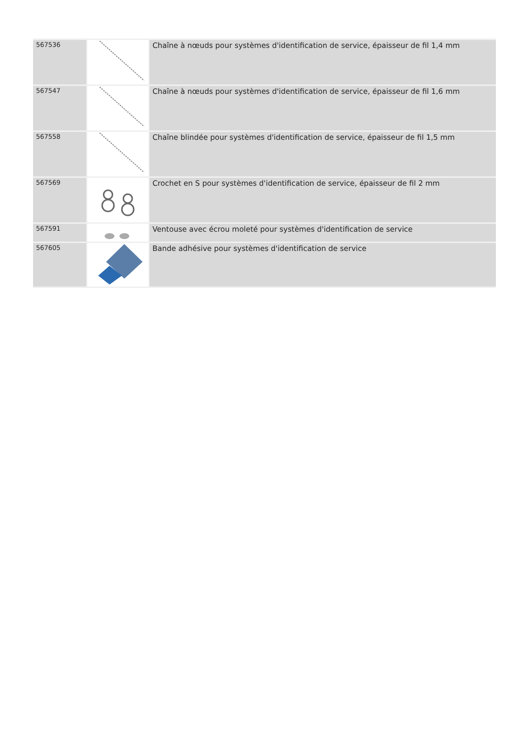| 567536 | | Chaîne à nœuds pour systèmes d'identification de service, épaisseur de fil 1,4 mm |
| 567547 | | Chaîne à nœuds pour systèmes d'identification de service, épaisseur de fil 1,6 mm |
| 567558 | | Chaîne blindée pour systèmes d'identification de service, épaisseur de fil 1,5 mm |
| 567569 | | Crochet en S pour systèmes d'identification de service, épaisseur de fil 2 mm |
| 567591 | | Ventouse avec écrou moleté pour systèmes d'identification de service |
| 567605 | | Bande adhésive pour systèmes d'identification de service |